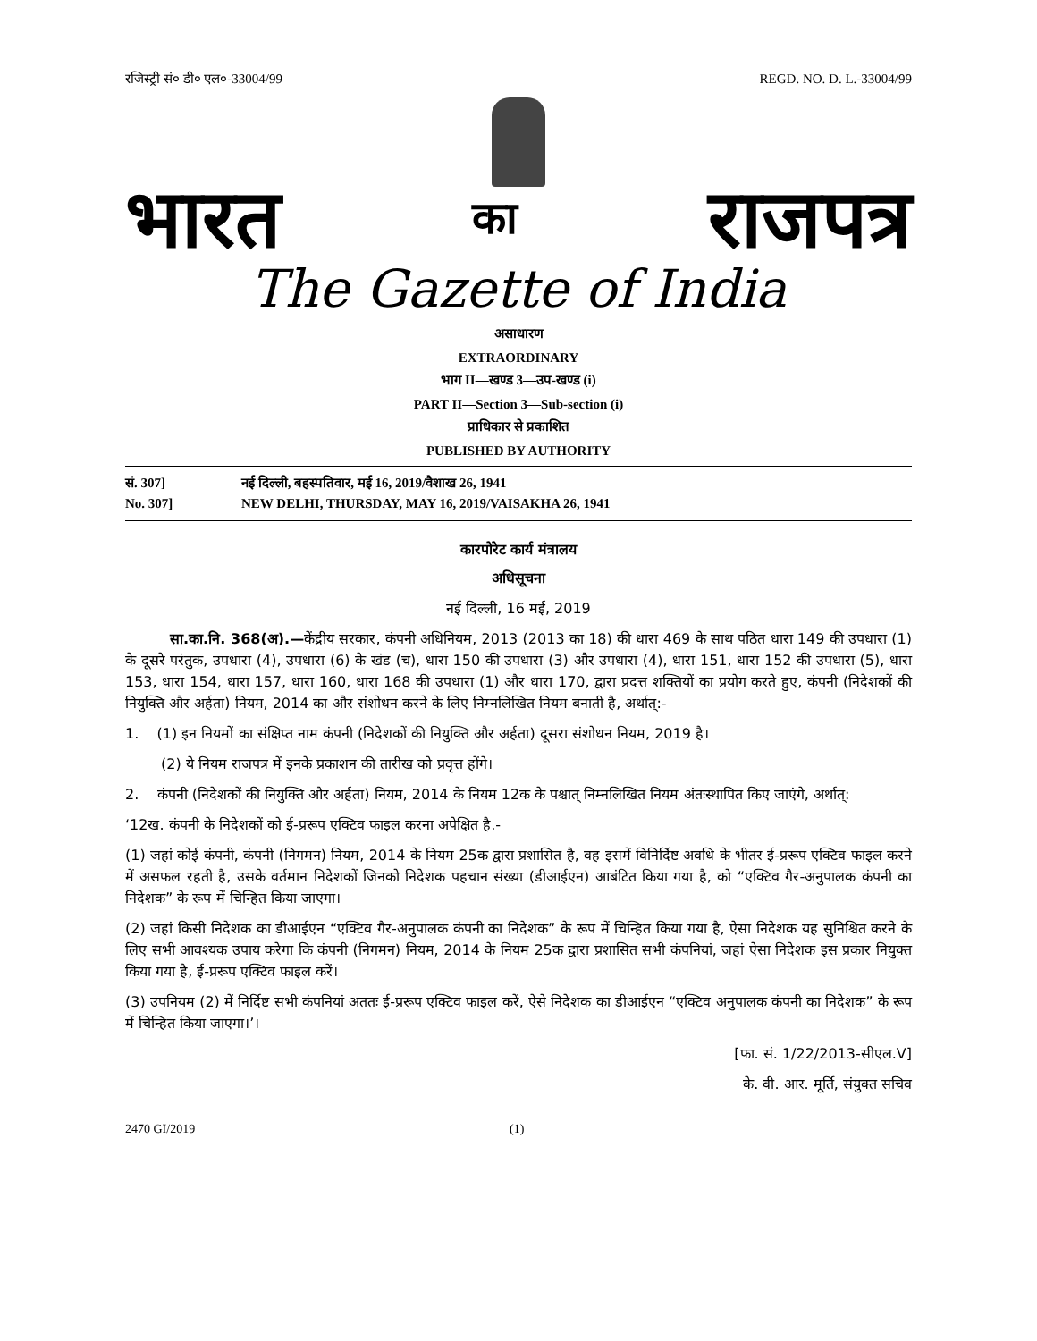रजिस्ट्री सं० डी० एल०-33004/99 REGD. NO. D. L.-33004/99
भारत का राजपत्र
The Gazette of India
असाधारण
EXTRAORDINARY
भाग II—खण्ड 3—उप-खण्ड (i)
PART II—Section 3—Sub-section (i)
प्राधिकार से प्रकाशित
PUBLISHED BY AUTHORITY
सं. 307] नई दिल्ली, बहस्पतिवार, मई 16, 2019/वैशाख 26, 1941
No. 307] NEW DELHI, THURSDAY, MAY 16, 2019/VAISAKHA 26, 1941
कारपोरेट कार्य मंत्रालय
अधिसूचना
नई दिल्ली, 16 मई, 2019
सा.का.नि. 368(अ).—केंद्रीय सरकार, कंपनी अधिनियम, 2013 (2013 का 18) की धारा 469 के साथ पठित धारा 149 की उपधारा (1) के दूसरे परंतुक, उपधारा (4), उपधारा (6) के खंड (च), धारा 150 की उपधारा (3) और उपधारा (4), धारा 151, धारा 152 की उपधारा (5), धारा 153, धारा 154, धारा 157, धारा 160, धारा 168 की उपधारा (1) और धारा 170, द्वारा प्रदत्त शक्तियों का प्रयोग करते हुए, कंपनी (निदेशकों की नियुक्ति और अर्हता) नियम, 2014 का और संशोधन करने के लिए निम्नलिखित नियम बनाती है, अर्थात्:-
1. (1) इन नियमों का संक्षिप्त नाम कंपनी (निदेशकों की नियुक्ति और अर्हता) दूसरा संशोधन नियम, 2019 है।
(2) ये नियम राजपत्र में इनके प्रकाशन की तारीख को प्रवृत्त होंगे।
2. कंपनी (निदेशकों की नियुक्ति और अर्हता) नियम, 2014 के नियम 12क के पश्चात् निम्नलिखित नियम अंतःस्थापित किए जाएंगे, अर्थात्:
‘12ख. कंपनी के निदेशकों को ई-प्ररूप एक्टिव फाइल करना अपेक्षित है.-
(1) जहां कोई कंपनी, कंपनी (निगमन) नियम, 2014 के नियम 25क द्वारा प्रशासित है, वह इसमें विनिर्दिष्ट अवधि के भीतर ई-प्ररूप एक्टिव फाइल करने में असफल रहती है, उसके वर्तमान निदेशकों जिनको निदेशक पहचान संख्या (डीआईएन) आबंटित किया गया है, को “एक्टिव गैर-अनुपालक कंपनी का निदेशक” के रूप में चिन्हित किया जाएगा।
(2) जहां किसी निदेशक का डीआईएन “एक्टिव गैर-अनुपालक कंपनी का निदेशक” के रूप में चिन्हित किया गया है, ऐसा निदेशक यह सुनिश्चित करने के लिए सभी आवश्यक उपाय करेगा कि कंपनी (निगमन) नियम, 2014 के नियम 25क द्वारा प्रशासित सभी कंपनियां, जहां ऐसा निदेशक इस प्रकार नियुक्त किया गया है, ई-प्ररूप एक्टिव फाइल करें।
(3) उपनियम (2) में निर्दिष्ट सभी कंपनियां अततः ई-प्ररूप एक्टिव फाइल करें, ऐसे निदेशक का डीआईएन “एक्टिव अनुपालक कंपनी का निदेशक” के रूप में चिन्हित किया जाएगा।’।
[फा. सं. 1/22/2013-सीएल.V]
के. वी. आर. मूर्ति, संयुक्त सचिव
2470 GI/2019 (1)